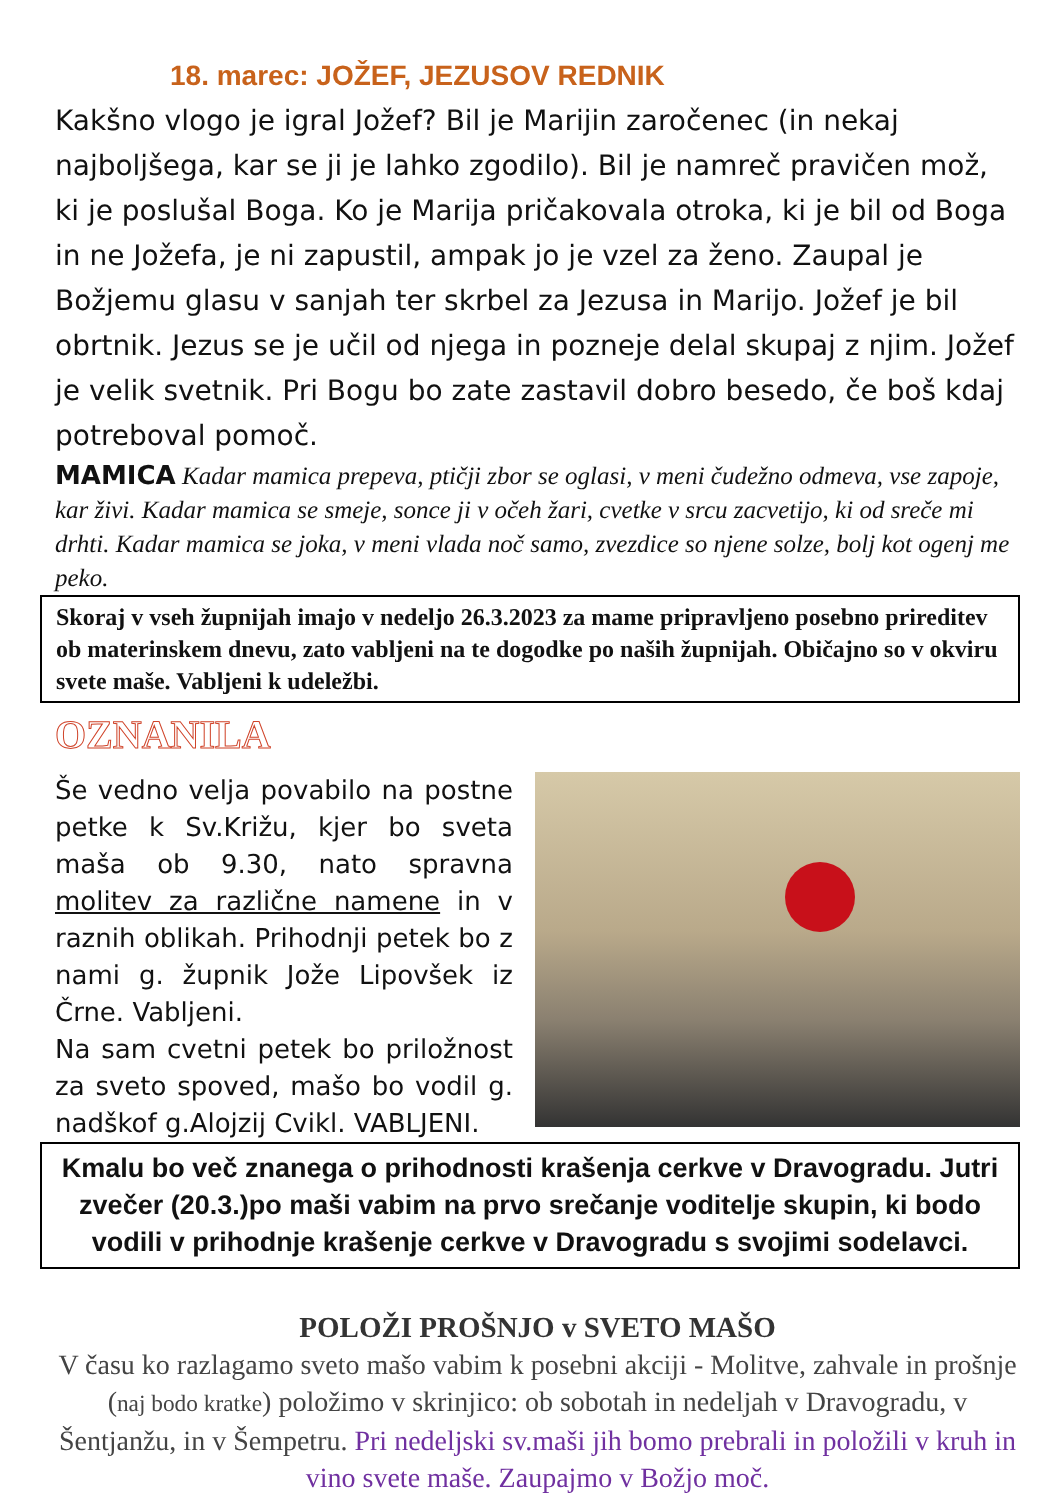18. marec: JOŽEF, JEZUSOV REDNIK
Kakšno vlogo je igral Jožef? Bil je Marijin zaročenec (in nekaj najboljšega, kar se ji je lahko zgodilo). Bil je namreč pravičen mož, ki je poslušal Boga. Ko je Marija pričakovala otroka, ki je bil od Boga in ne Jožefa, je ni zapustil, ampak jo je vzel za ženo. Zaupal je Božjemu glasu v sanjah ter skrbel za Jezusa in Marijo. Jožef je bil obrtnik. Jezus se je učil od njega in pozneje delal skupaj z njim. Jožef je velik svetnik. Pri Bogu bo zate zastavil dobro besedo, če boš kdaj potreboval pomoč.
MAMICA Kadar mamica prepeva, ptičji zbor se oglasi, v meni čudežno odmeva, vse zapoje, kar živi. Kadar mamica se smeje, sonce ji v očeh žari, cvetke v srcu zacvetijo, ki od sreče mi drhti. Kadar mamica se joka, v meni vlada noč samo, zvezdice so njene solze, bolj kot ogenj me peko.
Skoraj v vseh župnijah imajo v nedeljo 26.3.2023 za mame pripravljeno posebno prireditev ob materinskem dnevu, zato vabljeni na te dogodke po naših župnijah. Običajno so v okviru svete maše. Vabljeni k udeležbi.
OZNANILA
Še vedno velja povabilo na postne petke k Sv.Križu, kjer bo sveta maša ob 9.30, nato spravna molitev za različne namene in v raznih oblikah. Prihodnji petek bo z nami g. župnik Jože Lipovšek iz Črne. Vabljeni.
Na sam cvetni petek bo priložnost za sveto spoved, mašo bo vodil g. nadškof g.Alojzij Cvikl. VABLJENI.
Kmalu bo več znanega o prihodnosti krašenja cerkve v Dravogradu. Jutri zvečer (20.3.)po maši vabim na prvo srečanje voditelje skupin, ki bodo vodili v prihodnje krašenje cerkve v Dravogradu s svojimi sodelavci.
POLOŽI PROŠNJO v SVETO MAŠO
V času ko razlagamo sveto mašo vabim k posebni akciji - Molitve, zahvale in prošnje (naj bodo kratke) položimo v skrinjico: ob sobotah in nedeljah v Dravogradu, v Šentjanžu, in v Šempetru. Pri nedeljski sv.maši jih bomo prebrali in položili v kruh in vino svete maše. Zaupajmo v Božjo moč.